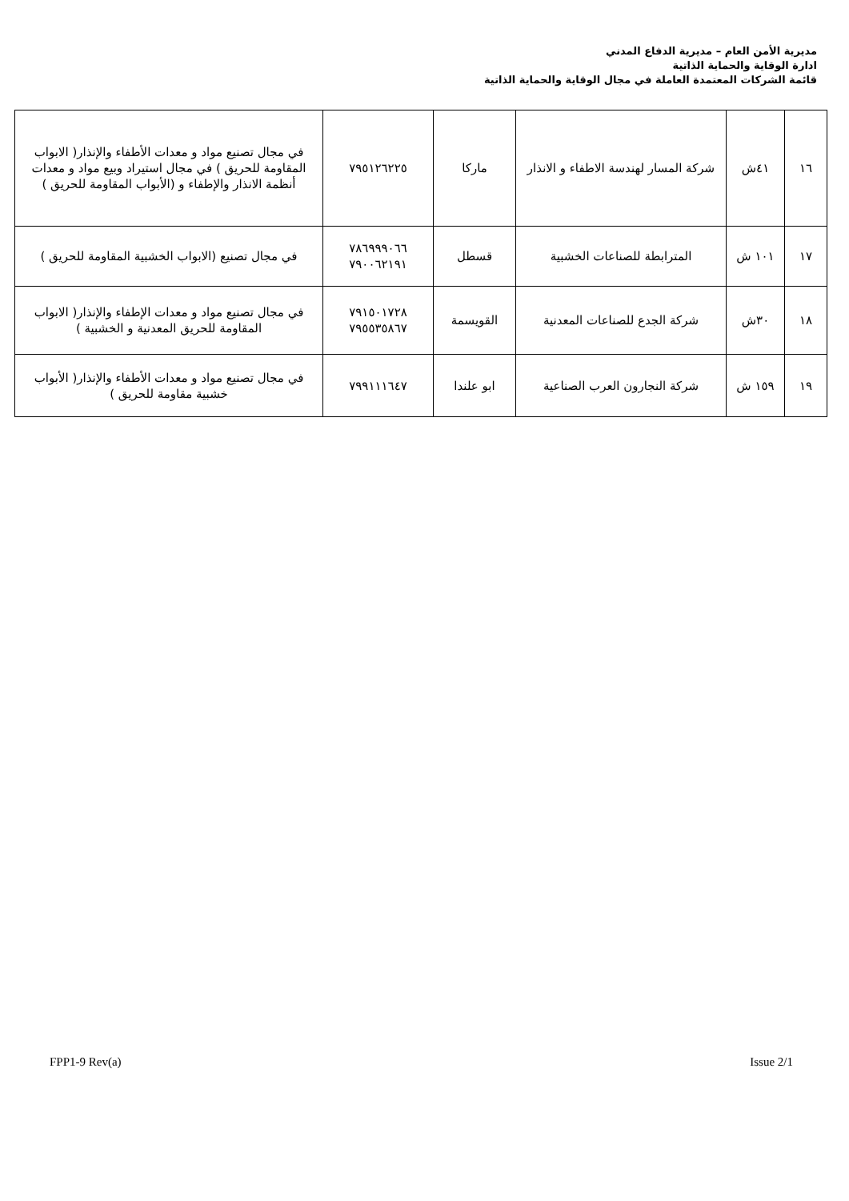مديرية الأمن العام – مديرية الدفاع المدني
ادارة الوقاية والحماية الذاتية
قائمة الشركات المعتمدة العاملة في مجال الوقاية والحماية الذاتية
| ١٦ | ٤١ش | شركة المسار لهندسة الاطفاء و الانذار | ماركا | ٧٩٥١٢٦٢٢٥ | في مجال تصنيع مواد و معدات الأطفاء والإنذار( الابواب المقاومة للحريق ) في مجال استيراد وبيع مواد و معدات أنظمة الانذار والإطفاء و (الأبواب المقاومة للحريق ) |
| ١٧ | ١٠١ ش | المترابطة للصناعات الخشبية | قسطل | ٧٨٦٩٩٩٠٦٦ ٧٩٠٠٦٢١٩١ | في مجال تصنيع (الابواب الخشبية المقاومة للحريق ) |
| ١٨ | ٣٠ش | شركة الجدع للصناعات المعدنية | القويسمة | ٧٩١٥٠١٧٢٨ ٧٩٥٥٣٥٨٦٧ | في مجال تصنيع مواد و معدات الإطفاء والإنذار( الابواب المقاومة للحريق المعدنية و الخشبية ) |
| ١٩ | ١٥٩ ش | شركة النجارون العرب الصناعية | ابو علندا | ٧٩٩١١١٦٤٧ | في مجال تصنيع مواد و معدات الأطفاء والإنذار( الأبواب خشبية مقاومة للحريق ) |
FPP1-9 Rev(a) Issue 2/1